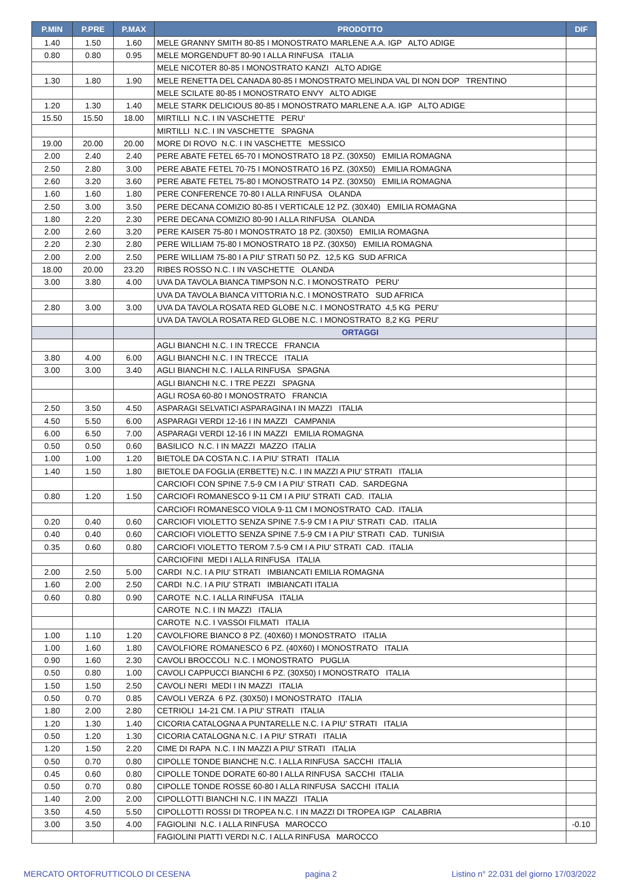| P.MIN | P.PRE | P.MAX | PRODOTTO | DIF |
| --- | --- | --- | --- | --- |
| 1.40 | 1.50 | 1.60 | MELE GRANNY SMITH 80-85 I MONOSTRATO MARLENE A.A. IGP ALTO ADIGE | |
| 0.80 | 0.80 | 0.95 | MELE MORGENDUFT 80-90 I ALLA RINFUSA ITALIA | |
| | | | MELE NICOTER 80-85 I MONOSTRATO KANZI ALTO ADIGE | |
| 1.30 | 1.80 | 1.90 | MELE RENETTA DEL CANADA 80-85 I MONOSTRATO MELINDA VAL DI NON DOP TRENTINO | |
| | | | MELE SCILATE 80-85 I MONOSTRATO ENVY ALTO ADIGE | |
| 1.20 | 1.30 | 1.40 | MELE STARK DELICIOUS 80-85 I MONOSTRATO MARLENE A.A. IGP ALTO ADIGE | |
| 15.50 | 15.50 | 18.00 | MIRTILLI N.C. I IN VASCHETTE PERU' | |
| | | | MIRTILLI N.C. I IN VASCHETTE SPAGNA | |
| 19.00 | 20.00 | 20.00 | MORE DI ROVO N.C. I IN VASCHETTE MESSICO | |
| 2.00 | 2.40 | 2.40 | PERE ABATE FETEL 65-70 I MONOSTRATO 18 PZ. (30X50) EMILIA ROMAGNA | |
| 2.50 | 2.80 | 3.00 | PERE ABATE FETEL 70-75 I MONOSTRATO 16 PZ. (30X50) EMILIA ROMAGNA | |
| 2.60 | 3.20 | 3.60 | PERE ABATE FETEL 75-80 I MONOSTRATO 14 PZ. (30X50) EMILIA ROMAGNA | |
| 1.60 | 1.60 | 1.80 | PERE CONFERENCE 70-80 I ALLA RINFUSA OLANDA | |
| 2.50 | 3.00 | 3.50 | PERE DECANA COMIZIO 80-85 I VERTICALE 12 PZ. (30X40) EMILIA ROMAGNA | |
| 1.80 | 2.20 | 2.30 | PERE DECANA COMIZIO 80-90 I ALLA RINFUSA OLANDA | |
| 2.00 | 2.60 | 3.20 | PERE KAISER 75-80 I MONOSTRATO 18 PZ. (30X50) EMILIA ROMAGNA | |
| 2.20 | 2.30 | 2.80 | PERE WILLIAM 75-80 I MONOSTRATO 18 PZ. (30X50) EMILIA ROMAGNA | |
| 2.00 | 2.00 | 2.50 | PERE WILLIAM 75-80 I A PIU' STRATI 50 PZ. 12,5 KG SUD AFRICA | |
| 18.00 | 20.00 | 23.20 | RIBES ROSSO N.C. I IN VASCHETTE OLANDA | |
| 3.00 | 3.80 | 4.00 | UVA DA TAVOLA BIANCA TIMPSON N.C. I MONOSTRATO PERU' | |
| | | | UVA DA TAVOLA BIANCA VITTORIA N.C. I MONOSTRATO SUD AFRICA | |
| 2.80 | 3.00 | 3.00 | UVA DA TAVOLA ROSATA RED GLOBE N.C. I MONOSTRATO 4,5 KG PERU' | |
| | | | UVA DA TAVOLA ROSATA RED GLOBE N.C. I MONOSTRATO 8,2 KG PERU' | |
| | | | ORTAGGI | |
| | | | AGLI BIANCHI N.C. I IN TRECCE FRANCIA | |
| 3.80 | 4.00 | 6.00 | AGLI BIANCHI N.C. I IN TRECCE ITALIA | |
| 3.00 | 3.00 | 3.40 | AGLI BIANCHI N.C. I ALLA RINFUSA SPAGNA | |
| | | | AGLI BIANCHI N.C. I TRE PEZZI SPAGNA | |
| | | | AGLI ROSA 60-80 I MONOSTRATO FRANCIA | |
| 2.50 | 3.50 | 4.50 | ASPARAGI SELVATICI ASPARAGINA I IN MAZZI ITALIA | |
| 4.50 | 5.50 | 6.00 | ASPARAGI VERDI 12-16 I IN MAZZI CAMPANIA | |
| 6.00 | 6.50 | 7.00 | ASPARAGI VERDI 12-16 I IN MAZZI EMILIA ROMAGNA | |
| 0.50 | 0.50 | 0.60 | BASILICO N.C. I IN MAZZI MAZZO ITALIA | |
| 1.00 | 1.00 | 1.20 | BIETOLE DA COSTA N.C. I A PIU' STRATI ITALIA | |
| 1.40 | 1.50 | 1.80 | BIETOLE DA FOGLIA (ERBETTE) N.C. I IN MAZZI A PIU' STRATI ITALIA | |
| | | | CARCIOFI CON SPINE 7.5-9 CM I A PIU' STRATI CAD. SARDEGNA | |
| 0.80 | 1.20 | 1.50 | CARCIOFI ROMANESCO 9-11 CM I A PIU' STRATI CAD. ITALIA | |
| | | | CARCIOFI ROMANESCO VIOLA 9-11 CM I MONOSTRATO CAD. ITALIA | |
| 0.20 | 0.40 | 0.60 | CARCIOFI VIOLETTO SENZA SPINE 7.5-9 CM I A PIU' STRATI CAD. ITALIA | |
| 0.40 | 0.40 | 0.60 | CARCIOFI VIOLETTO SENZA SPINE 7.5-9 CM I A PIU' STRATI CAD. TUNISIA | |
| 0.35 | 0.60 | 0.80 | CARCIOFI VIOLETTO TEROM 7.5-9 CM I A PIU' STRATI CAD. ITALIA | |
| | | | CARCIOFINI MEDI I ALLA RINFUSA ITALIA | |
| 2.00 | 2.50 | 5.00 | CARDI N.C. I A PIU' STRATI IMBIANCATI EMILIA ROMAGNA | |
| 1.60 | 2.00 | 2.50 | CARDI N.C. I A PIU' STRATI IMBIANCATI ITALIA | |
| 0.60 | 0.80 | 0.90 | CAROTE N.C. I ALLA RINFUSA ITALIA | |
| | | | CAROTE N.C. I IN MAZZI ITALIA | |
| | | | CAROTE N.C. I VASSOI FILMATI ITALIA | |
| 1.00 | 1.10 | 1.20 | CAVOLFIORE BIANCO 8 PZ. (40X60) I MONOSTRATO ITALIA | |
| 1.00 | 1.60 | 1.80 | CAVOLFIORE ROMANESCO 6 PZ. (40X60) I MONOSTRATO ITALIA | |
| 0.90 | 1.60 | 2.30 | CAVOLI BROCCOLI N.C. I MONOSTRATO PUGLIA | |
| 0.50 | 0.80 | 1.00 | CAVOLI CAPPUCCI BIANCHI 6 PZ. (30X50) I MONOSTRATO ITALIA | |
| 1.50 | 1.50 | 2.50 | CAVOLI NERI MEDI I IN MAZZI ITALIA | |
| 0.50 | 0.70 | 0.85 | CAVOLI VERZA 6 PZ. (30X50) I MONOSTRATO ITALIA | |
| 1.80 | 2.00 | 2.80 | CETRIOLI 14-21 CM. I A PIU' STRATI ITALIA | |
| 1.20 | 1.30 | 1.40 | CICORIA CATALOGNA A PUNTARELLE N.C. I A PIU' STRATI ITALIA | |
| 0.50 | 1.20 | 1.30 | CICORIA CATALOGNA N.C. I A PIU' STRATI ITALIA | |
| 1.20 | 1.50 | 2.20 | CIME DI RAPA N.C. I IN MAZZI A PIU' STRATI ITALIA | |
| 0.50 | 0.70 | 0.80 | CIPOLLE TONDE BIANCHE N.C. I ALLA RINFUSA SACCHI ITALIA | |
| 0.45 | 0.60 | 0.80 | CIPOLLE TONDE DORATE 60-80 I ALLA RINFUSA SACCHI ITALIA | |
| 0.50 | 0.70 | 0.80 | CIPOLLE TONDE ROSSE 60-80 I ALLA RINFUSA SACCHI ITALIA | |
| 1.40 | 2.00 | 2.00 | CIPOLLOTTI BIANCHI N.C. I IN MAZZI ITALIA | |
| 3.50 | 4.50 | 5.50 | CIPOLLOTTI ROSSI DI TROPEA N.C. I IN MAZZI DI TROPEA IGP CALABRIA | |
| 3.00 | 3.50 | 4.00 | FAGIOLINI N.C. I ALLA RINFUSA MAROCCO | -0.10 |
| | | | FAGIOLINI PIATTI VERDI N.C. I ALLA RINFUSA MAROCCO | |
MERCATO ORTOFRUTTICOLO DI CESENA pagina 2 Listino n° 22.031 del giorno 17/03/2022